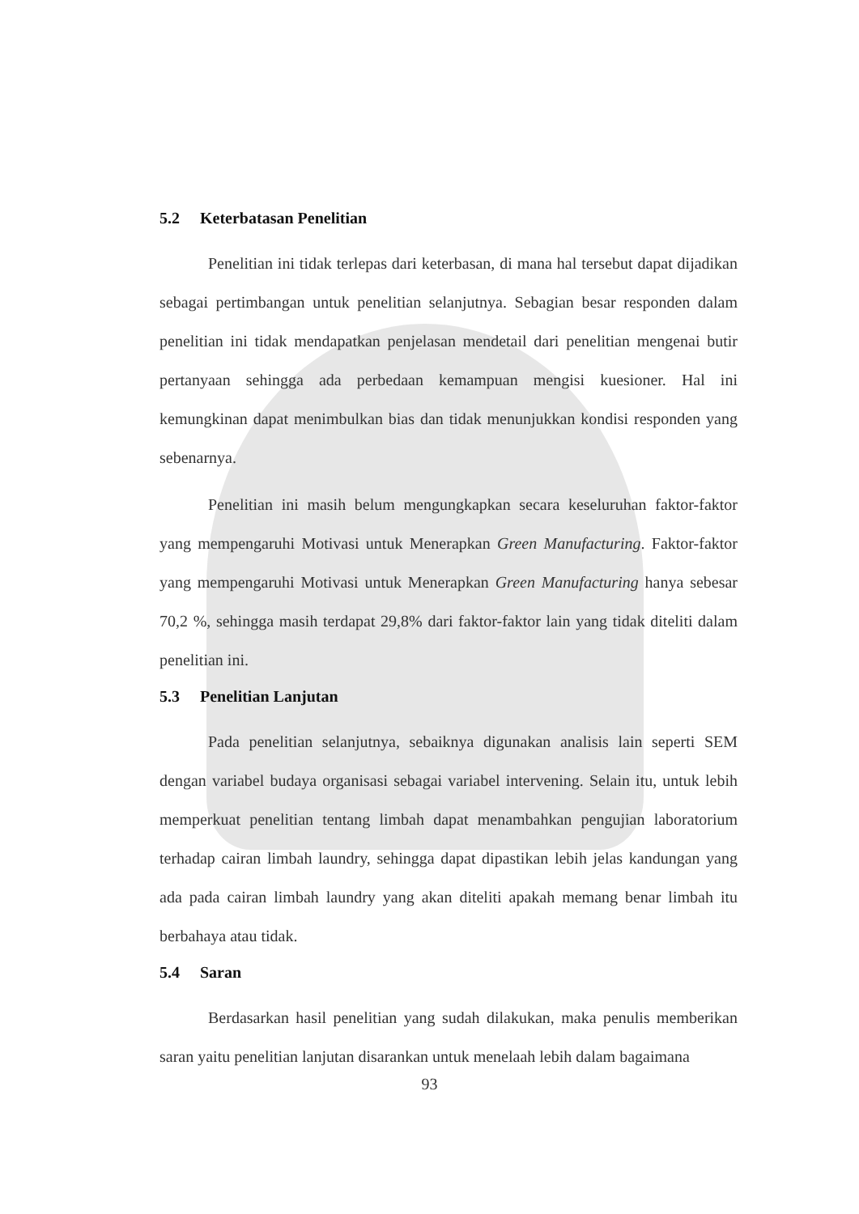5.2 Keterbatasan Penelitian
Penelitian ini tidak terlepas dari keterbasan, di mana hal tersebut dapat dijadikan sebagai pertimbangan untuk penelitian selanjutnya. Sebagian besar responden dalam penelitian ini tidak mendapatkan penjelasan mendetail dari penelitian mengenai butir pertanyaan sehingga ada perbedaan kemampuan mengisi kuesioner. Hal ini kemungkinan dapat menimbulkan bias dan tidak menunjukkan kondisi responden yang sebenarnya.
Penelitian ini masih belum mengungkapkan secara keseluruhan faktor-faktor yang mempengaruhi Motivasi untuk Menerapkan Green Manufacturing. Faktor-faktor yang mempengaruhi Motivasi untuk Menerapkan Green Manufacturing hanya sebesar 70,2 %, sehingga masih terdapat 29,8% dari faktor-faktor lain yang tidak diteliti dalam penelitian ini.
5.3 Penelitian Lanjutan
Pada penelitian selanjutnya, sebaiknya digunakan analisis lain seperti SEM dengan variabel budaya organisasi sebagai variabel intervening. Selain itu, untuk lebih memperkuat penelitian tentang limbah dapat menambahkan pengujian laboratorium terhadap cairan limbah laundry, sehingga dapat dipastikan lebih jelas kandungan yang ada pada cairan limbah laundry yang akan diteliti apakah memang benar limbah itu berbahaya atau tidak.
5.4 Saran
Berdasarkan hasil penelitian yang sudah dilakukan, maka penulis memberikan saran yaitu penelitian lanjutan disarankan untuk menelaah lebih dalam bagaimana
93